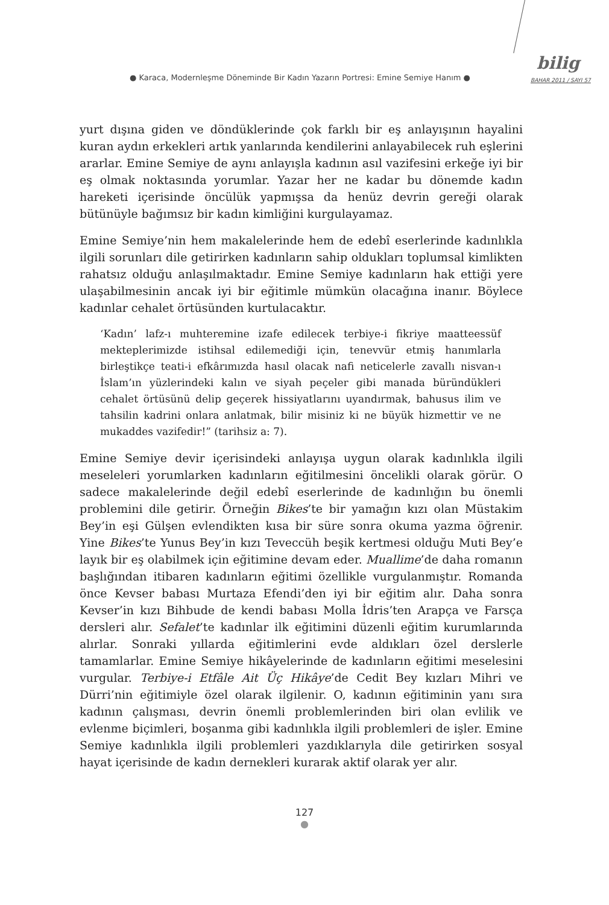● Karaca, Modernleşme Döneminde Bir Kadın Yazarın Portresi: Emine Semiye Hanım ●
bilig
BAHAR 2011 / SAYI 57
yurt dışına giden ve döndüklerinde çok farklı bir eş anlayışının hayalini kuran aydın erkekleri artık yanlarında kendilerini anlayabilecek ruh eşlerini ararlar. Emine Semiye de aynı anlayışla kadının asıl vazifesini erkeğe iyi bir eş olmak noktasında yorumlar. Yazar her ne kadar bu dönemde kadın hareketi içerisinde öncülük yapmışsa da henüz devrin gereği olarak bütünüyle bağımsız bir kadın kimliğini kurgulayamaz.
Emine Semiye’nin hem makalelerinde hem de edebî eserlerinde kadınlıkla ilgili sorunları dile getirirken kadınların sahip oldukları toplumsal kimlikten rahatsız olduğu anlaşılmaktadır. Emine Semiye kadınların hak ettiği yere ulaşabilmesinin ancak iyi bir eğitimle mümkün olacağına inanır. Böylece kadınlar cehalet örtüsünden kurtulacaktır.
‘Kadın’ lafz-ı muhteremine izafe edilecek terbiye-i fikriye maatteessüf mekteplerimizde istihsal edilemediği için, tenevvür etmiş hanımlarla birleştikçe teati-i efkârımızda hasıl olacak nafi neticelerle zavallı nisvan-ı İslam’ın yüzlerindeki kalın ve siyah peçeler gibi manada büründükleri cehalet örtüsünü delip geçerek hissiyatlarını uyandırmak, bahusus ilim ve tahsilin kadrini onlara anlatmak, bilir misiniz ki ne büyük hizmettir ve ne mukaddes vazifedir!” (tarihsiz a: 7).
Emine Semiye devir içerisindeki anlayışa uygun olarak kadınlıkla ilgili meseleleri yorumlarken kadınların eğitilmesini öncelikli olarak görür. O sadece makalelerinde değil edebî eserlerinde de kadınlığın bu önemli problemini dile getirir. Örneğin Bikes’te bir yamağın kızı olan Müstakim Bey’in eşi Gülşen evlendikten kısa bir süre sonra okuma yazma öğrenir. Yine Bikes’te Yunus Bey’in kızı Teveccüh beşik kertmesi olduğu Muti Bey’e layık bir eş olabilmek için eğitimine devam eder. Muallime’de daha romanın başlığından itibaren kadınların eğitimi özellikle vurgulanmıştır. Romanda önce Kevser babası Murtaza Efendi’den iyi bir eğitim alır. Daha sonra Kevser’in kızı Bihbude de kendi babası Molla İdris’ten Arapça ve Farsça dersleri alır. Sefalet’te kadınlar ilk eğitimini düzenli eğitim kurumlarında alırlar. Sonraki yıllarda eğitimlerini evde aldıkları özel derslerle tamamlarlar. Emine Semiye hikâyelerinde de kadınların eğitimi meselesini vurgular. Terbiye-i Etfâle Ait Üç Hikâye’de Cedit Bey kızları Mihri ve Dürri’nin eğitimiyle özel olarak ilgilenir. O, kadının eğitiminin yanı sıra kadının çalışması, devrin önemli problemlerinden biri olan evlilik ve evlenme biçimleri, boşanma gibi kadınlıkla ilgili problemleri de işler. Emine Semiye kadınlıkla ilgili problemleri yazdıklarıyla dile getirirken sosyal hayat içerisinde de kadın dernekleri kurarak aktif olarak yer alır.
127
●